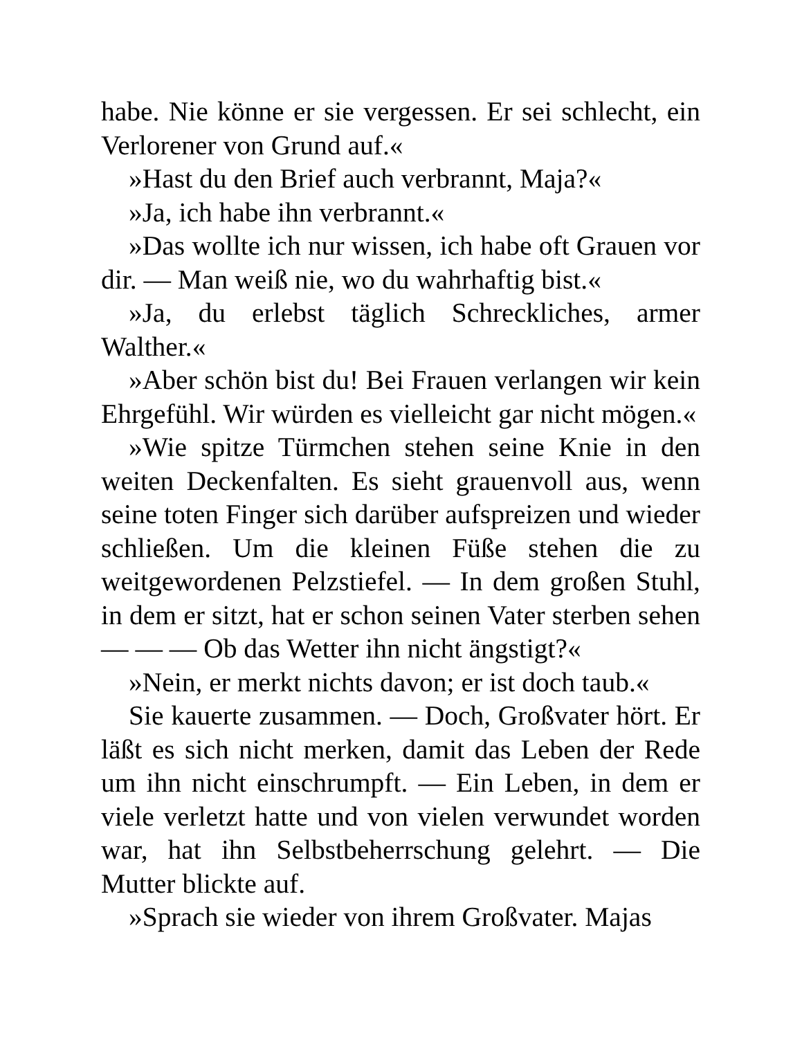habe. Nie könne er sie vergessen. Er sei schlecht, ein Verlorener von Grund auf.«
»Hast du den Brief auch verbrannt, Maja?«
»Ja, ich habe ihn verbrannt.«
»Das wollte ich nur wissen, ich habe oft Grauen vor dir. — Man weiß nie, wo du wahrhaftig bist.«
»Ja, du erlebst täglich Schreckliches, armer Walther.«
»Aber schön bist du! Bei Frauen verlangen wir kein Ehrgefühl. Wir würden es vielleicht gar nicht mögen.«
»Wie spitze Türmchen stehen seine Knie in den weiten Deckenfalten. Es sieht grauenvoll aus, wenn seine toten Finger sich darüber aufspreizen und wieder schließen. Um die kleinen Füße stehen die zu weitgewordenen Pelzstiefel. — In dem großen Stuhl, in dem er sitzt, hat er schon seinen Vater sterben sehen — — — Ob das Wetter ihn nicht ängstigt?«
»Nein, er merkt nichts davon; er ist doch taub.«
Sie kauerte zusammen. — Doch, Großvater hört. Er läßt es sich nicht merken, damit das Leben der Rede um ihn nicht einschrumpft. — Ein Leben, in dem er viele verletzt hatte und von vielen verwundet worden war, hat ihn Selbstbeherrschung gelehrt. — Die Mutter blickte auf.
»Sprach sie wieder von ihrem Großvater. Majas